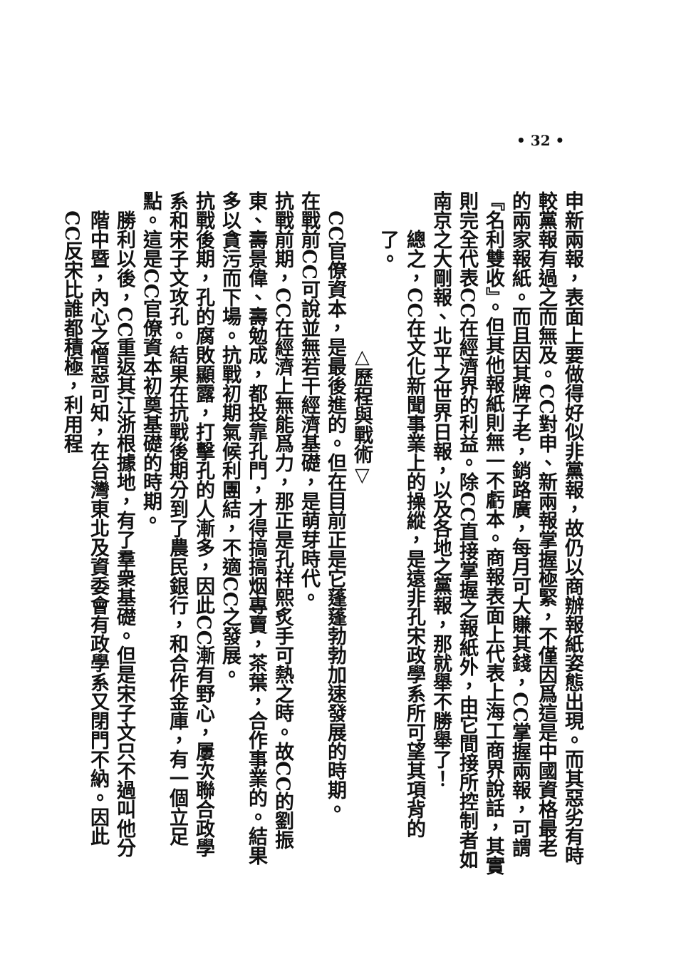• 32 •
申新兩報，表面上要做得好似非黨報，故仍以商辦報紙姿態出現。而其惡劣有時較黨報有過之而無及。CC對申、新兩報掌握極緊，不僅因爲這是中國資格最老的兩家報紙。而且因其牌子老，銷路廣，每月可大賺其錢，CC掌握兩報，可謂『名利雙收』。但其他報紙則無一不虧本。商報表面上代表上海工商界說話，其實則完全代表CC在經濟界的利益。除CC直接掌握之報紙外，由它間接所控制者如南京之大剛報、北平之世界日報，以及各地之黨報，那就舉不勝舉了！
總之，CC在文化新聞事業上的操縱，是遠非孔宋政學系所可望其項背的了。
△歷程與戰術▽
CC官僚資本，是最後進的。但在目前正是它蓬蓬勃勃加速發展的時期。
在戰前CC可說並無若干經濟基礎，是萌芽時代。
抗戰前期，CC在經濟上無能爲力，那正是孔祥熙炙手可熱之時。故CC的劉振東、壽景偉、壽勉成，都投靠孔門，才得搞搞烟專賣，茶葉，合作事業的。結果多以貪污而下場。抗戰初期氣候利團結，不適CC之發展。
抗戰後期，孔的腐敗顯露，打擊孔的人漸多，因此CC漸有野心，屢次聯合政學系和宋子文攻孔。結果在抗戰後期分到了農民銀行，和合作金庫，有一個立足點。這是CC官僚資本初奠基礎的時期。
勝利以後，CC重返其江浙根據地，有了羣衆基礎。但是宋子文只不過叫他分階中暨，內心之憎惡可知，在台灣東北及資委會有政學系又閉門不納。因此CC反宋比誰都積極，利用程